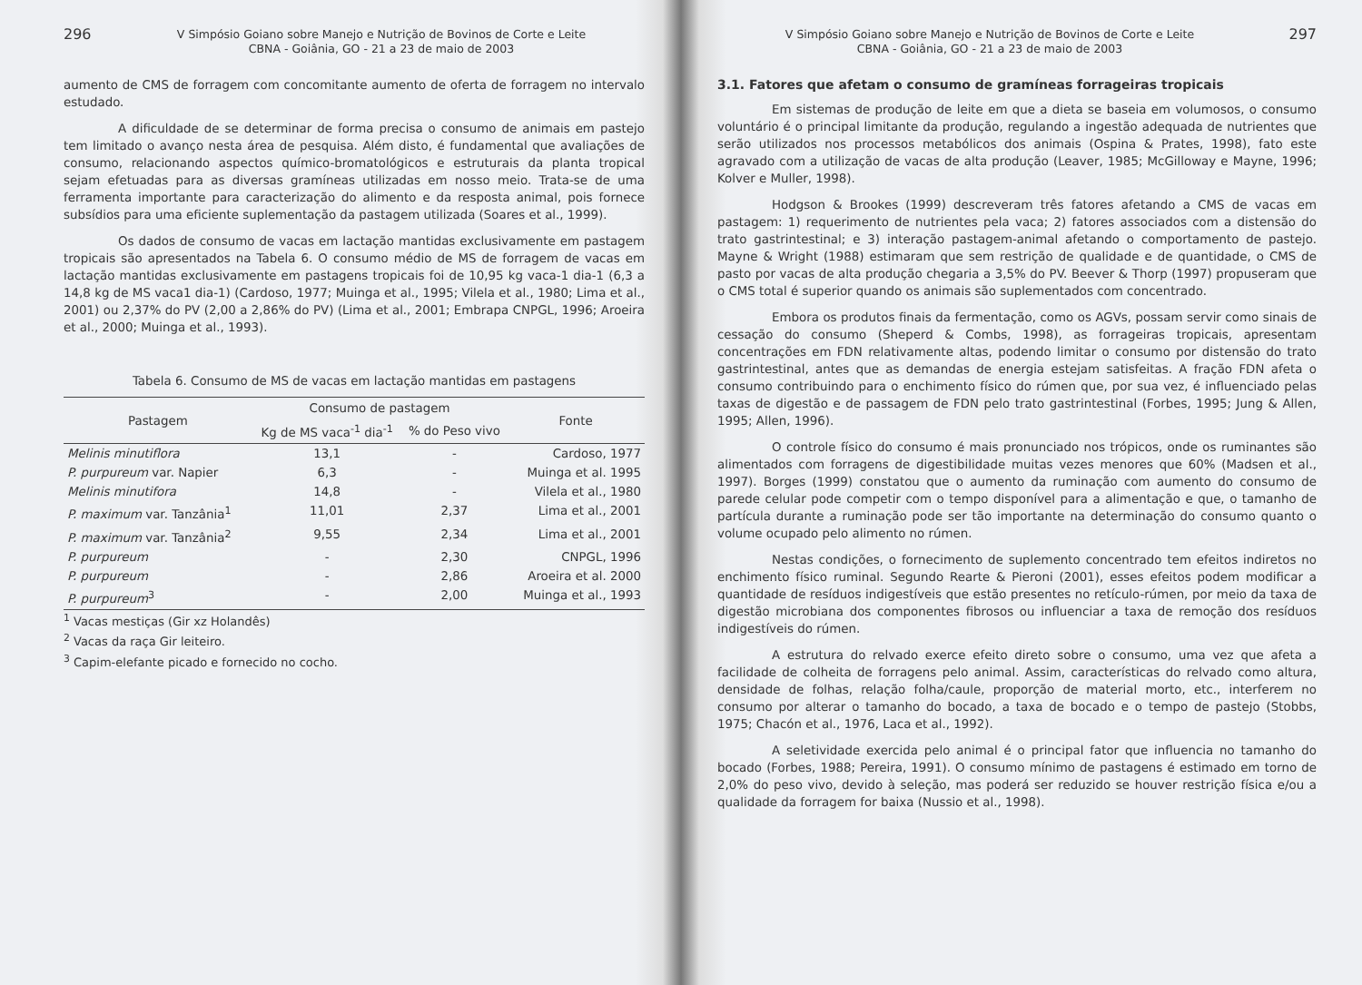296
V Simpósio Goiano sobre Manejo e Nutrição de Bovinos de Corte e Leite
CBNA - Goiânia, GO - 21 a 23 de maio de 2003
aumento de CMS de forragem com concomitante aumento de oferta de forragem no intervalo estudado.
A dificuldade de se determinar de forma precisa o consumo de animais em pastejo tem limitado o avanço nesta área de pesquisa. Além disto, é fundamental que avaliações de consumo, relacionando aspectos químico-bromatológicos e estruturais da planta tropical sejam efetuadas para as diversas gramíneas utilizadas em nosso meio. Trata-se de uma ferramenta importante para caracterização do alimento e da resposta animal, pois fornece subsídios para uma eficiente suplementação da pastagem utilizada (Soares et al., 1999).
Os dados de consumo de vacas em lactação mantidas exclusivamente em pastagem tropicais são apresentados na Tabela 6. O consumo médio de MS de forragem de vacas em lactação mantidas exclusivamente em pastagens tropicais foi de 10,95 kg vaca-1 dia-1 (6,3 a 14,8 kg de MS vaca1 dia-1) (Cardoso, 1977; Muinga et al., 1995; Vilela et al., 1980; Lima et al., 2001) ou 2,37% do PV (2,00 a 2,86% do PV) (Lima et al., 2001; Embrapa CNPGL, 1996; Aroeira et al., 2000; Muinga et al., 1993).
Tabela 6. Consumo de MS de vacas em lactação mantidas em pastagens
| Pastagem | Consumo de pastagem | | Fonte |
| --- | --- | --- | --- |
| | Kg de MS vaca<sup>-1</sup> dia<sup>-1</sup> | % do Peso vivo | |
| Melinis minutiflora | 13,1 | - | Cardoso, 1977 |
| P. purpureum var. Napier | 6,3 | - | Muinga et al. 1995 |
| Melinis minutifora | 14,8 | - | Vilela et al., 1980 |
| P. maximum var. Tanzânia<sup>1</sup> | 11,01 | 2,37 | Lima et al., 2001 |
| P. maximum var. Tanzânia<sup>2</sup> | 9,55 | 2,34 | Lima et al., 2001 |
| P. purpureum | - | 2,30 | CNPGL, 1996 |
| P. purpureum | - | 2,86 | Aroeira et al. 2000 |
| P. purpureum<sup>3</sup> | - | 2,00 | Muinga et al., 1993 |
<sup>1</sup> Vacas mestiças (Gir xz Holandês)
<sup>2</sup> Vacas da raça Gir leiteiro.
<sup>3</sup> Capim-elefante picado e fornecido no cocho.
V Simpósio Goiano sobre Manejo e Nutrição de Bovinos de Corte e Leite
CBNA - Goiânia, GO - 21 a 23 de maio de 2003
297
3.1. Fatores que afetam o consumo de gramíneas forrageiras tropicais
Em sistemas de produção de leite em que a dieta se baseia em volumosos, o consumo voluntário é o principal limitante da produção, regulando a ingestão adequada de nutrientes que serão utilizados nos processos metabólicos dos animais (Ospina & Prates, 1998), fato este agravado com a utilização de vacas de alta produção (Leaver, 1985; McGilloway e Mayne, 1996; Kolver e Muller, 1998).
Hodgson & Brookes (1999) descreveram três fatores afetando a CMS de vacas em pastagem: 1) requerimento de nutrientes pela vaca; 2) fatores associados com a distensão do trato gastrintestinal; e 3) interação pastagem-animal afetando o comportamento de pastejo. Mayne & Wright (1988) estimaram que sem restrição de qualidade e de quantidade, o CMS de pasto por vacas de alta produção chegaria a 3,5% do PV. Beever & Thorp (1997) propuseram que o CMS total é superior quando os animais são suplementados com concentrado.
Embora os produtos finais da fermentação, como os AGVs, possam servir como sinais de cessação do consumo (Sheperd & Combs, 1998), as forrageiras tropicais, apresentam concentrações em FDN relativamente altas, podendo limitar o consumo por distensão do trato gastrintestinal, antes que as demandas de energia estejam satisfeitas. A fração FDN afeta o consumo contribuindo para o enchimento físico do rúmen que, por sua vez, é influenciado pelas taxas de digestão e de passagem de FDN pelo trato gastrintestinal (Forbes, 1995; Jung & Allen, 1995; Allen, 1996).
O controle físico do consumo é mais pronunciado nos trópicos, onde os ruminantes são alimentados com forragens de digestibilidade muitas vezes menores que 60% (Madsen et al., 1997). Borges (1999) constatou que o aumento da ruminação com aumento do consumo de parede celular pode competir com o tempo disponível para a alimentação e que, o tamanho de partícula durante a ruminação pode ser tão importante na determinação do consumo quanto o volume ocupado pelo alimento no rúmen.
Nestas condições, o fornecimento de suplemento concentrado tem efeitos indiretos no enchimento físico ruminal. Segundo Rearte & Pieroni (2001), esses efeitos podem modificar a quantidade de resíduos indigestíveis que estão presentes no retículo-rúmen, por meio da taxa de digestão microbiana dos componentes fibrosos ou influenciar a taxa de remoção dos resíduos indigestíveis do rúmen.
A estrutura do relvado exerce efeito direto sobre o consumo, uma vez que afeta a facilidade de colheita de forragens pelo animal. Assim, características do relvado como altura, densidade de folhas, relação folha/caule, proporção de material morto, etc., interferem no consumo por alterar o tamanho do bocado, a taxa de bocado e o tempo de pastejo (Stobbs, 1975; Chacón et al., 1976, Laca et al., 1992).
A seletividade exercida pelo animal é o principal fator que influencia no tamanho do bocado (Forbes, 1988; Pereira, 1991). O consumo mínimo de pastagens é estimado em torno de 2,0% do peso vivo, devido à seleção, mas poderá ser reduzido se houver restrição física e/ou a qualidade da forragem for baixa (Nussio et al., 1998).